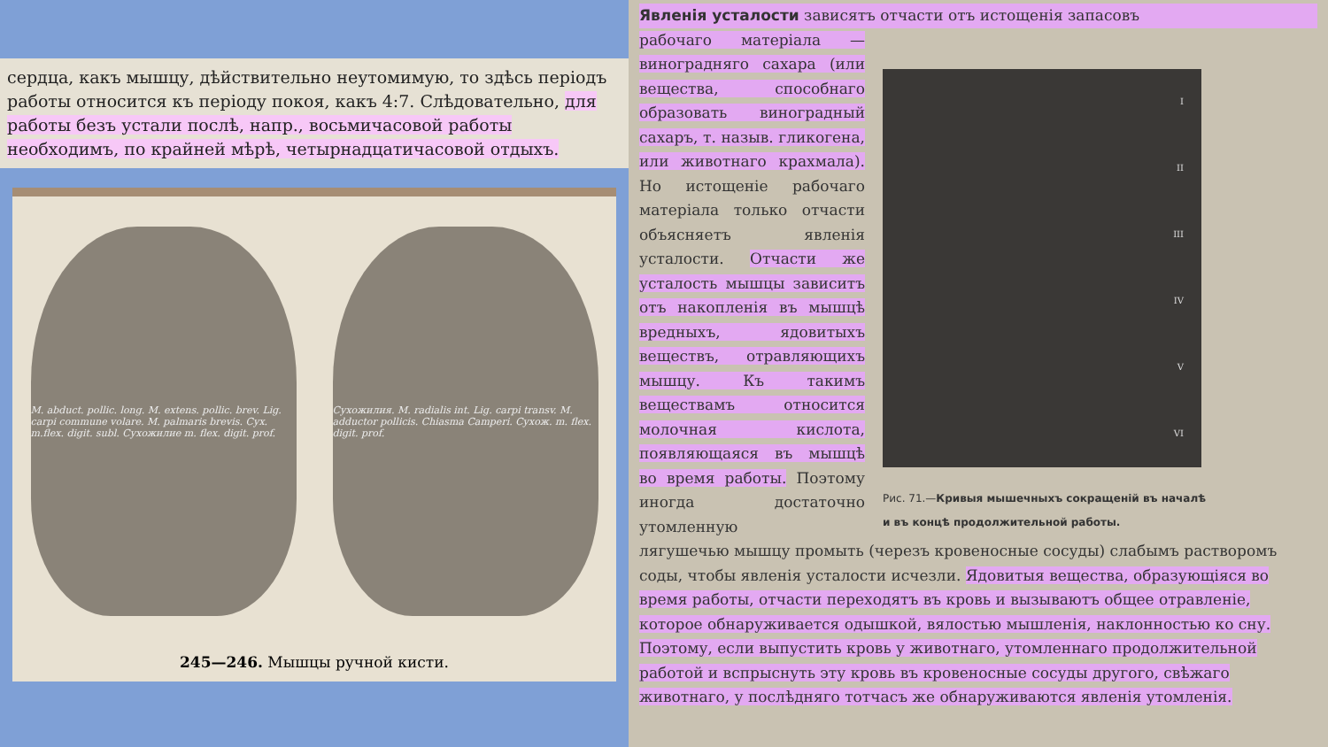сердца, какъ мышцу, дѣйствительно неутомимую, то здѣсь періодъ работы относится къ періоду покоя, какъ 4:7. Слѣдовательно, для работы безъ устали послѣ, напр., восьмичасовой работы необходимъ, по крайней мѣрѣ, четырнадцатичасовой отдыхъ.
M. abduct. pollic. long. M. extens. pollic. brev. Lig. carpi commune volare. M. palmaris brevis. Сух. m.flex. digit. subl. Сухожилие m. flex. digit. prof.
Сухожилия. M. radialis int. Lig. carpi transv. M. adductor pollicis. Chiasma Camperi. Сухож. m. flex. digit. prof.
245—246. Мышцы ручной кисти.
Явленія усталости зависятъ отчасти отъ истощенія запасовъ
рабочаго матеріала — виноградняго сахара (или вещества, способнаго образовать виноградный сахаръ, т. назыв. гликогена, или животнаго крахмала). Но истощеніе рабочаго матеріала только отчасти объясняетъ явленія усталости. Отчасти же усталость мышцы зависитъ отъ накопленія въ мышцѣ вредныхъ, ядовитыхъ веществъ, отравляющихъ мышцу. Къ такимъ веществамъ относится молочная кислота, появляющаяся въ мышцѣ во время работы. Поэтому иногда достаточно утомленную
I
II
III
IV
V
VI
Рис. 71.—Кривыя мышечныхъ сокращеній въ началѣ и въ концѣ продолжительной работы.
лягушечью мышцу промыть (черезъ кровеносные сосуды) слабымъ растворомъ соды, чтобы явленія усталости исчезли. Ядовитыя вещества, образующіяся во время работы, отчасти переходятъ въ кровь и вызываютъ общее отравленіе, которое обнаруживается одышкой, вялостью мышленія, наклонностью ко сну. Поэтому, если выпустить кровь у животнаго, утомленнаго продолжительной работой и вспрыснуть эту кровь въ кровеносные сосуды другого, свѣжаго животнаго, у послѣдняго тотчасъ же обнаруживаются явленія утомленія.